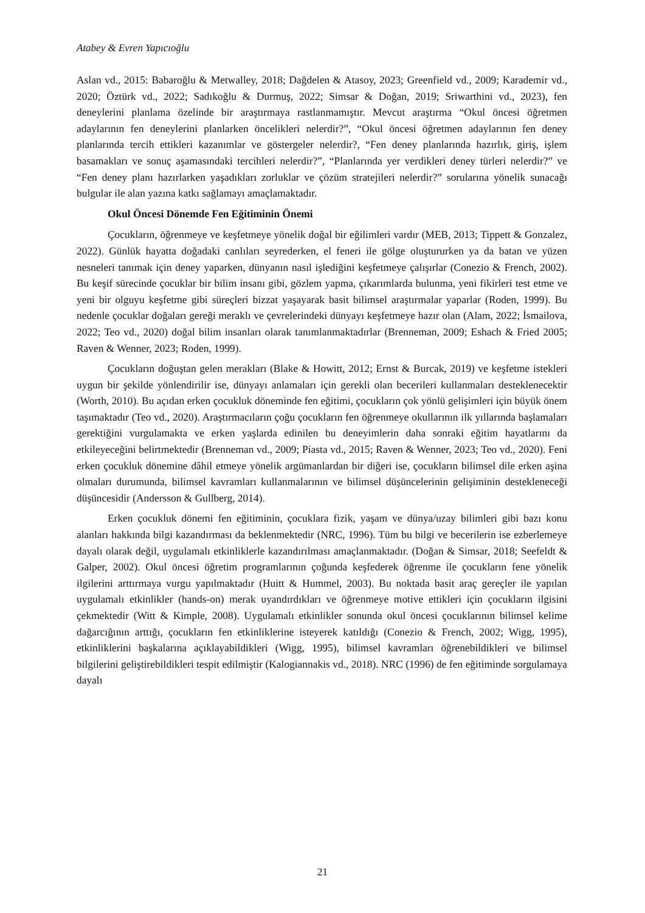Atabey & Evren Yapıcıoğlu
Aslan vd., 2015: Babaroğlu & Metwalley, 2018; Dağdelen & Atasoy, 2023; Greenfield vd., 2009; Karademir vd., 2020; Öztürk vd., 2022; Sadıkoğlu & Durmuş, 2022; Simsar & Doğan, 2019; Sriwarthini vd., 2023), fen deneylerini planlama özelinde bir araştırmaya rastlanmamıştır. Mevcut araştırma “Okul öncesi öğretmen adaylarının fen deneylerini planlarken öncelikleri nelerdir?”, “Okul öncesi öğretmen adaylarının fen deney planlarında tercih ettikleri kazanımlar ve göstergeler nelerdir?, “Fen deney planlarında hazırlık, giriş, işlem basamakları ve sonuç aşamasındaki tercihleri nelerdir?”, “Planlarında yer verdikleri deney türleri nelerdir?” ve “Fen deney planı hazırlarken yaşadıkları zorluklar ve çözüm stratejileri nelerdir?” sorularına yönelik sunacağı bulgular ile alan yazına katkı sağlamayı amaçlamaktadır.
Okul Öncesi Dönemde Fen Eğitiminin Önemi
Çocukların, öğrenmeye ve keşfetmeye yönelik doğal bir eğilimleri vardır (MEB, 2013; Tippett & Gonzalez, 2022). Günlük hayatta doğadaki canlıları seyrederken, el feneri ile gölge oluştururken ya da batan ve yüzen nesneleri tanımak için deney yaparken, dünyanın nasıl işlediğini keşfetmeye çalışırlar (Conezio & French, 2002). Bu keşif sürecinde çocuklar bir bilim insanı gibi, gözlem yapma, çıkarımlarda bulunma, yeni fikirleri test etme ve yeni bir olguyu keşfetme gibi süreçleri bizzat yaşayarak basit bilimsel araştırmalar yaparlar (Roden, 1999). Bu nedenle çocuklar doğaları gereği meraklı ve çevrelerindeki dünyayı keşfetmeye hazır olan (Alam, 2022; İsmailova, 2022; Teo vd., 2020) doğal bilim insanları olarak tanımlanmaktadırlar (Brenneman, 2009; Eshach & Fried 2005; Raven & Wenner, 2023; Roden, 1999).
Çocukların doğuştan gelen merakları (Blake & Howitt, 2012; Ernst & Burcak, 2019) ve keşfetme istekleri uygun bir şekilde yönlendirilir ise, dünyayı anlamaları için gerekli olan becerileri kullanmaları desteklenecektir (Worth, 2010). Bu açıdan erken çocukluk döneminde fen eğitimi, çocukların çok yönlü gelişimleri için büyük önem taşımaktadır (Teo vd., 2020). Araştırmacıların çoğu çocukların fen öğrenmeye okullarının ilk yıllarında başlamaları gerektiğini vurgulamakta ve erken yaşlarda edinilen bu deneyimlerin daha sonraki eğitim hayatlarını da etkileyeceğini belirtmektedir (Brenneman vd., 2009; Piasta vd., 2015; Raven & Wenner, 2023; Teo vd., 2020). Feni erken çocukluk dönemine dâhil etmeye yönelik argümanlardan bir diğeri ise, çocukların bilimsel dile erken aşina olmaları durumunda, bilimsel kavramları kullanmalarının ve bilimsel düşüncelerinin gelişiminin destekleneceği düşüncesidir (Andersson & Gullberg, 2014).
Erken çocukluk dönemi fen eğitiminin, çocuklara fizik, yaşam ve dünya/uzay bilimleri gibi bazı konu alanları hakkında bilgi kazandırması da beklenmektedir (NRC, 1996). Tüm bu bilgi ve becerilerin ise ezberlemeye dayalı olarak değil, uygulamalı etkinliklerle kazandırılması amaçlanmaktadır. (Doğan & Simsar, 2018; Seefeldt & Galper, 2002). Okul öncesi öğretim programlarının çoğunda keşfederek öğrenme ile çocukların fene yönelik ilgilerini arttırmaya vurgu yapılmaktadır (Huitt & Hummel, 2003). Bu noktada basit araç gereçler ile yapılan uygulamalı etkinlikler (hands-on) merak uyandırdıkları ve öğrenmeye motive ettikleri için çocukların ilgisini çekmektedir (Witt & Kimple, 2008). Uygulamalı etkinlikler sonunda okul öncesi çocuklarının bilimsel kelime dağarcığının arttığı, çocukların fen etkinliklerine isteyerek katıldığı (Conezio & French, 2002; Wigg, 1995), etkinliklerini başkalarına açıklayabildikleri (Wigg, 1995), bilimsel kavramları öğrenebildikleri ve bilimsel bilgilerini geliştirebildikleri tespit edilmiştir (Kalogiannakis vd., 2018). NRC (1996) de fen eğitiminde sorgulamaya dayalı
21